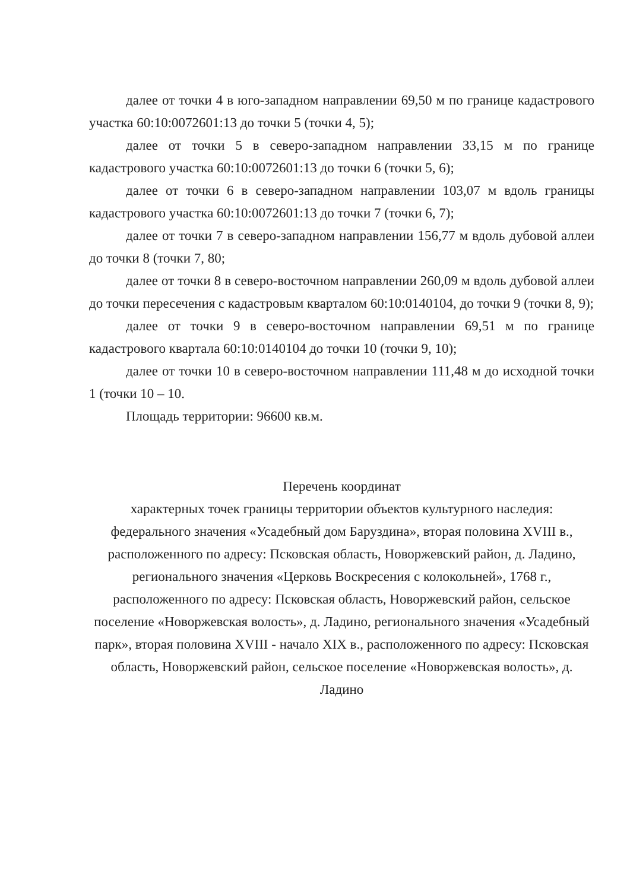далее от точки 4 в юго-западном направлении 69,50 м по границе кадастрового участка 60:10:0072601:13 до точки 5 (точки 4, 5);
далее от точки 5 в северо-западном направлении 33,15 м по границе кадастрового участка 60:10:0072601:13 до точки 6 (точки 5, 6);
далее от точки 6 в северо-западном направлении 103,07 м вдоль границы кадастрового участка 60:10:0072601:13 до точки 7 (точки 6, 7);
далее от точки 7 в северо-западном направлении 156,77 м вдоль дубовой аллеи до точки 8 (точки 7, 80;
далее от точки 8 в северо-восточном направлении 260,09 м вдоль дубовой аллеи до точки пересечения с кадастровым кварталом 60:10:0140104, до точки 9 (точки 8, 9);
далее от точки 9 в северо-восточном направлении 69,51 м по границе кадастрового квартала 60:10:0140104 до точки 10 (точки 9, 10);
далее от точки 10 в северо-восточном направлении 111,48 м до исходной точки 1 (точки 10 – 10.
Площадь территории: 96600 кв.м.
Перечень координат
характерных точек границы территории объектов культурного наследия: федерального значения «Усадебный дом Баруздина», вторая половина XVIII в., расположенного по адресу: Псковская область, Новоржевский район, д. Ладино, регионального значения «Церковь Воскресения с колокольней», 1768 г., расположенного по адресу: Псковская область, Новоржевский район, сельское поселение «Новоржевская волость», д. Ладино, регионального значения «Усадебный парк», вторая половина XVIII - начало XIX в., расположенного по адресу: Псковская область, Новоржевский район, сельское поселение «Новоржевская волость», д. Ладино